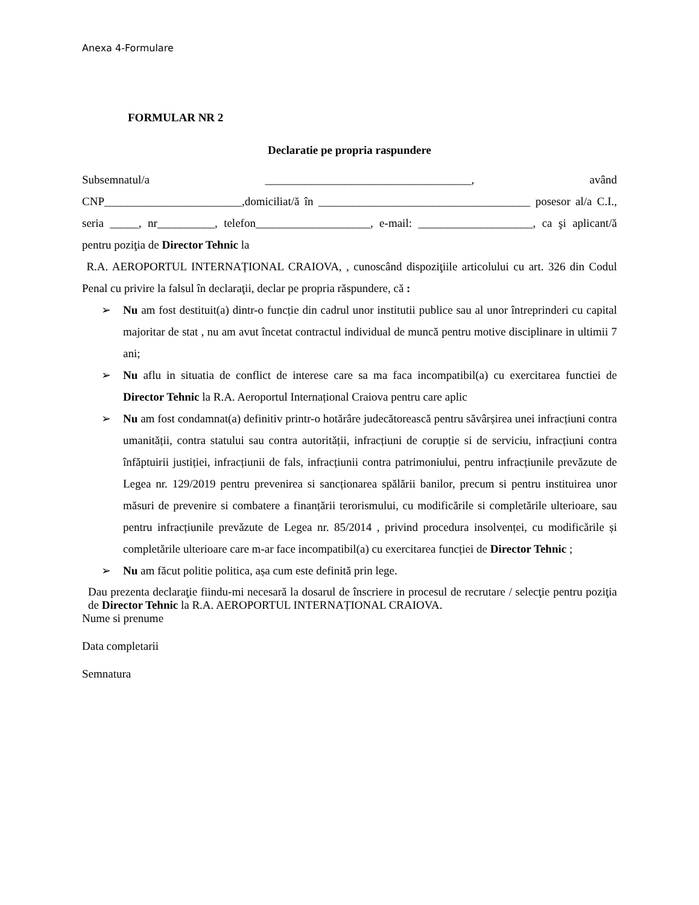Anexa 4-Formulare
FORMULAR NR 2
Declaratie pe propria raspundere
Subsemnatul/a ____________________________________, având
CNP________________________,domiciliat/ă în _____________________________________ posesor al/a C.I., seria _____, nr__________, telefon____________________, e-mail: ____________________, ca şi aplicant/ă pentru poziţia de Director Tehnic la
R.A. AEROPORTUL INTERNAȚIONAL CRAIOVA, , cunoscând dispoziţiile articolului cu art. 326 din Codul Penal cu privire la falsul în declaraţii, declar pe propria răspundere, că :
➢ Nu am fost destituit(a) dintr-o funcție din cadrul unor institutii publice sau al unor întreprinderi cu capital majoritar de stat , nu am avut încetat contractul individual de muncă pentru motive disciplinare in ultimii 7 ani;
➢ Nu aflu in situatia de conflict de interese care sa ma faca incompatibil(a) cu exercitarea functiei de Director Tehnic la R.A. Aeroportul Internațional Craiova pentru care aplic
➢ Nu am fost condamnat(a) definitiv printr-o hotărâre judecătorească pentru săvârșirea unei infracțiuni contra umanității, contra statului sau contra autorității, infracțiuni de corupție si de serviciu, infracțiuni contra înfăptuirii justiției, infracțiunii de fals, infracțiunii contra patrimoniului, pentru infracțiunile prevăzute de Legea nr. 129/2019 pentru prevenirea si sancționarea spălării banilor, precum si pentru instituirea unor măsuri de prevenire si combatere a finanțării terorismului, cu modificările si completările ulterioare, sau pentru infracțiunile prevăzute de Legea nr. 85/2014 , privind procedura insolvenței, cu modificările și completările ulterioare care m-ar face incompatibil(a) cu exercitarea funcției de Director Tehnic ;
➢ Nu am făcut politie politica, așa cum este definită prin lege.
Dau prezenta declaraţie fiindu-mi necesară la dosarul de înscriere in procesul de recrutare / selecţie pentru poziţia de Director Tehnic la R.A. AEROPORTUL INTERNAȚIONAL CRAIOVA.
Nume si prenume
Data completarii
Semnatura